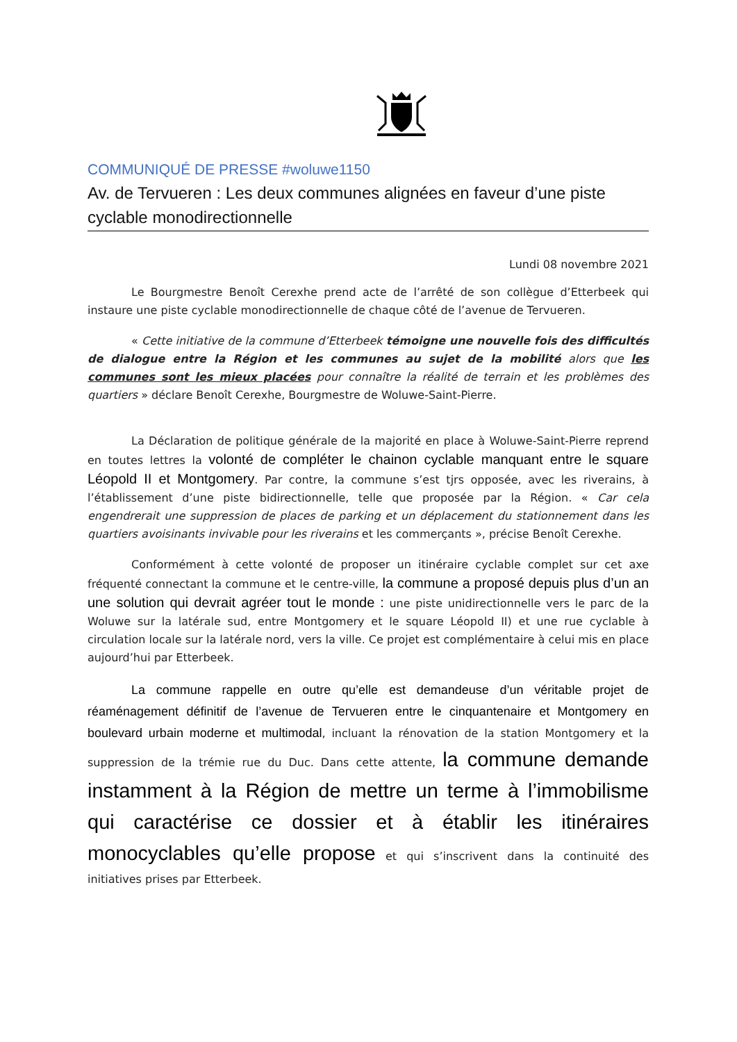COMMUNIQUÉ DE PRESSE #woluwe1150
Av. de Tervueren : Les deux communes alignées en faveur d’une piste cyclable monodirectionnelle
Lundi 08 novembre 2021
Le Bourgmestre Benoît Cerexhe prend acte de l’arrêté de son collègue d’Etterbeek qui instaure une piste cyclable monodirectionnelle de chaque côté de l’avenue de Tervueren.
« Cette initiative de la commune d’Etterbeek témoigne une nouvelle fois des difficultés de dialogue entre la Région et les communes au sujet de la mobilité alors que les communes sont les mieux placées pour connaître la réalité de terrain et les problèmes des quartiers » déclare Benoît Cerexhe, Bourgmestre de Woluwe-Saint-Pierre.
La Déclaration de politique générale de la majorité en place à Woluwe-Saint-Pierre reprend en toutes lettres la volonté de compléter le chainon cyclable manquant entre le square Léopold II et Montgomery. Par contre, la commune s’est tjrs opposée, avec les riverains, à l’établissement d’une piste bidirectionnelle, telle que proposée par la Région. « Car cela engendrerait une suppression de places de parking et un déplacement du stationnement dans les quartiers avoisinants invivable pour les riverains et les commerçants », précise Benoît Cerexhe.
Conformément à cette volonté de proposer un itinéraire cyclable complet sur cet axe fréquenté connectant la commune et le centre-ville, la commune a proposé depuis plus d’un an une solution qui devrait agréer tout le monde : une piste unidirectionnelle vers le parc de la Woluwe sur la latérale sud, entre Montgomery et le square Léopold II) et une rue cyclable à circulation locale sur la latérale nord, vers la ville. Ce projet est complémentaire à celui mis en place aujourd’hui par Etterbeek.
La commune rappelle en outre qu’elle est demandeuse d’un véritable projet de réaménagement définitif de l’avenue de Tervueren entre le cinquantenaire et Montgomery en boulevard urbain moderne et multimodal, incluant la rénovation de la station Montgomery et la suppression de la trémie rue du Duc. Dans cette attente, la commune demande instamment à la Région de mettre un terme à l’immobilisme qui caractérise ce dossier et à établir les itinéraires monocyclables qu’elle propose et qui s’inscrivent dans la continuité des initiatives prises par Etterbeek.